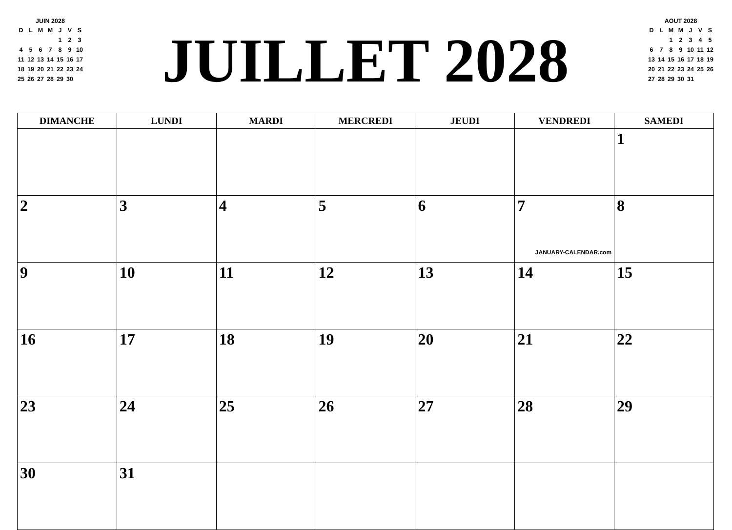JUIN 2028
| D | L | M | M | J | V | S |
| | | | | 1 | 2 | 3 |
| 4 | 5 | 6 | 7 | 8 | 9 | 10 |
| 11 | 12 | 13 | 14 | 15 | 16 | 17 |
| 18 | 19 | 20 | 21 | 22 | 23 | 24 |
| 25 | 26 | 27 | 28 | 29 | 30 | |
JUILLET 2028
AOUT 2028
| D | L | M | M | J | V | S |
| | | 1 | 2 | 3 | 4 | 5 |
| 6 | 7 | 8 | 9 | 10 | 11 | 12 |
| 13 | 14 | 15 | 16 | 17 | 18 | 19 |
| 20 | 21 | 22 | 23 | 24 | 25 | 26 |
| 27 | 28 | 29 | 30 | 31 | | |
| DIMANCHE | LUNDI | MARDI | MERCREDI | JEUDI | VENDREDI | SAMEDI |
| --- | --- | --- | --- | --- | --- | --- |
| | | | | | | 1 |
| 2 | 3 | 4 | 5 | 6 | 7 JANUARY-CALENDAR.com | 8 |
| 9 | 10 | 11 | 12 | 13 | 14 | 15 |
| 16 | 17 | 18 | 19 | 20 | 21 | 22 |
| 23 | 24 | 25 | 26 | 27 | 28 | 29 |
| 30 | 31 | | | | | |